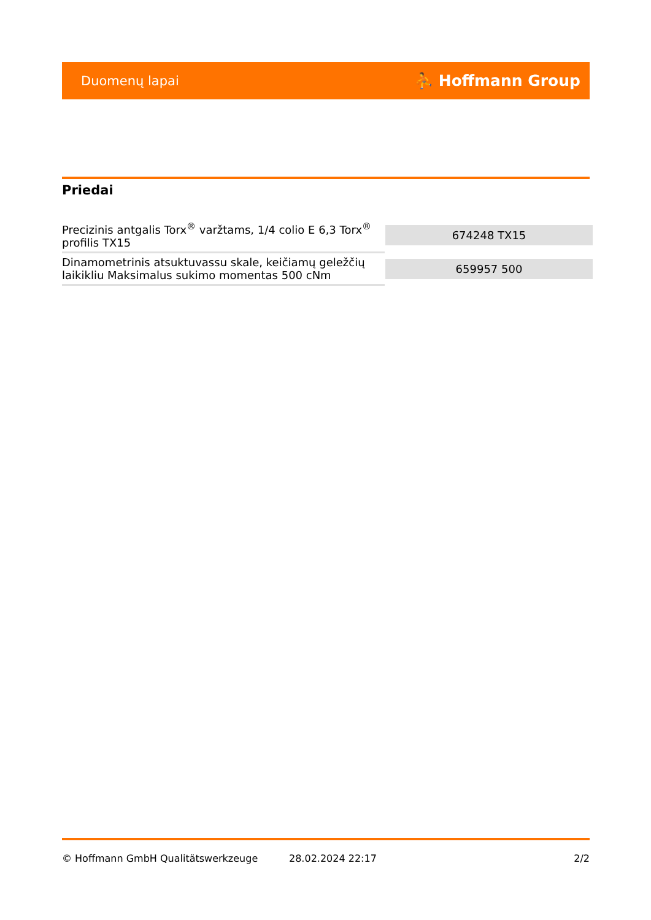Duomenų lapai ⛹ Hoffmann Group
Priedai
| Precizinis antgalis Torx<sup>®</sup> varžtams, 1/4 colio E 6,3 Torx<sup>®</sup> profilis TX15 | 674248 TX15 |
| Dinamometrinis atsuktuvassu skale, keičiamų geležčių laikikliu Maksimalus sukimo momentas 500 cNm | 659957 500 |
© Hoffmann GmbH Qualitätswerkzeuge 28.02.2024 22:17 2/2